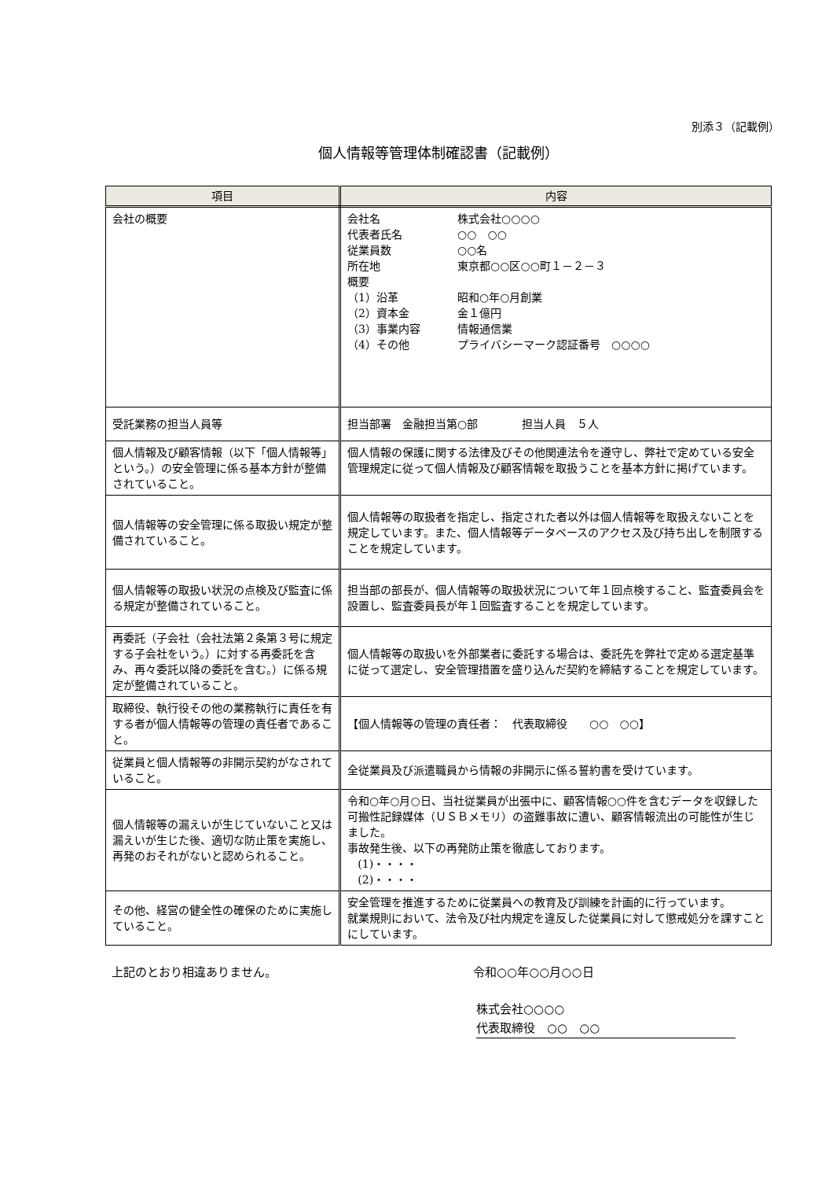別添３（記載例）
個人情報等管理体制確認書（記載例）
| 項目 | 内容 |
| --- | --- |
| 会社の概要 | 会社名 株式会社○○○○ 代表者氏名 ○○ ○○ 従業員数 ○○名 所在地 東京都○○区○○町１－２－３ 概要 （1）沿革 昭和○年○月創業 （2）資本金 金１億円 （3）事業内容 情報通信業 （4）その他 プライバシーマーク認証番号 ○○○○ |
| 受託業務の担当人員等 | 担当部署 金融担当第○部 担当人員 ５人 |
| 個人情報及び顧客情報（以下「個人情報等」という。）の安全管理に係る基本方針が整備されていること。 | 個人情報の保護に関する法律及びその他関連法令を遵守し、弊社で定めている安全管理規定に従って個人情報及び顧客情報を取扱うことを基本方針に掲げています。 |
| 個人情報等の安全管理に係る取扱い規定が整備されていること。 | 個人情報等の取扱者を指定し、指定された者以外は個人情報等を取扱えないことを規定しています。また、個人情報等データベースのアクセス及び持ち出しを制限することを規定しています。 |
| 個人情報等の取扱い状況の点検及び監査に係る規定が整備されていること。 | 担当部の部長が、個人情報等の取扱状況について年１回点検すること、監査委員会を設置し、監査委員長が年１回監査することを規定しています。 |
| 再委託（子会社（会社法第２条第３号に規定する子会社をいう。）に対する再委託を含み、再々委託以降の委託を含む。）に係る規定が整備されていること。 | 個人情報等の取扱いを外部業者に委託する場合は、委託先を弊社で定める選定基準に従って選定し、安全管理措置を盛り込んだ契約を締結することを規定しています。 |
| 取締役、執行役その他の業務執行に責任を有する者が個人情報等の管理の責任者であること。 | 【個人情報等の管理の責任者： 代表取締役 ○○ ○○】 |
| 従業員と個人情報等の非開示契約がなされていること。 | 全従業員及び派遣職員から情報の非開示に係る誓約書を受けています。 |
| 個人情報等の漏えいが生じていないこと又は漏えいが生じた後、適切な防止策を実施し、再発のおそれがないと認められること。 | 令和○年○月○日、当社従業員が出張中に、顧客情報○○件を含むデータを収録した可搬性記録媒体（ＵＳＢメモリ）の盗難事故に遭い、顧客情報流出の可能性が生じました。 事故発生後、以下の再発防止策を徹底しております。 (1)・・・・ (2)・・・・ |
| その他、経営の健全性の確保のために実施していること。 | 安全管理を推進するために従業員への教育及び訓練を計画的に行っています。 就業規則において、法令及び社内規定を違反した従業員に対して懲戒処分を課すことにしています。 |
上記のとおり相違ありません。 令和○○年○○月○○日
株式会社○○○○
代表取締役　○○　○○